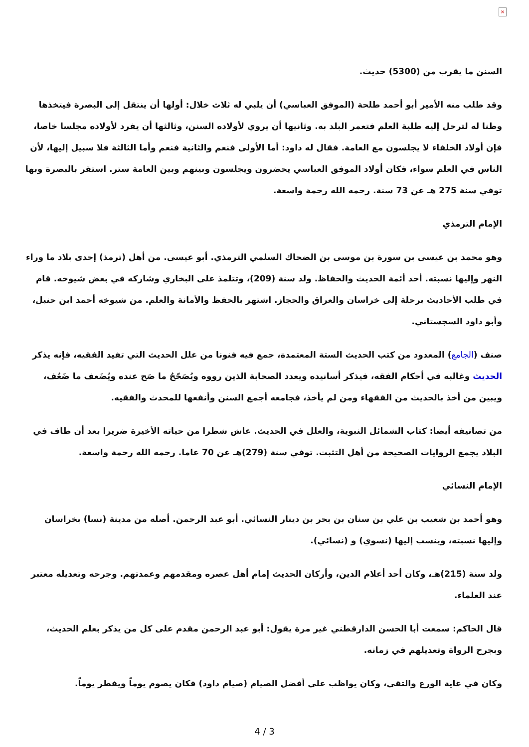×
السنن ما يقرب من (5300) حديث.
وقد طلب منه الأمير أبو أحمد طلحة (الموفق العباسي) أن يلبي له ثلاث خلال: أولها أن ينتقل إلى البصرة فيتخذها وطنا له لترحل إليه طلبة العلم فتعمر البلد به. وثانيها أن يروي لأولاده السنن، وثالثها أن يفرد لأولاده مجلسا خاصا، فإن أولاد الخلفاء لا يجلسون مع العامة. فقال له داود: أما الأولى فنعم والثانية فنعم وأما الثالثة فلا سبيل إليها، لأن الناس في العلم سواء، فكان أولاد الموفق العباسي يحضرون ويجلسون وبينهم وبين العامة ستر. استقر بالبصرة وبها توفي سنة 275 هـ عن 73 سنة. رحمه الله رحمة واسعة.
الإمام الترمذي
وهو محمد بن عيسى بن سورة بن موسى بن الضحاك السلمي الترمذي. أبو عيسى. من أهل (ترمذ) إحدى بلاد ما وراء النهر وإليها نسبته. أحد أئمة الحديث والحفاظ. ولد سنة (209)، وتتلمذ على البخاري وشاركه في بعض شيوخه. قام في طلب الأحاديث برحلة إلى خراسان والعراق والحجاز. اشتهر بالحفظ والأمانة والعلم. من شيوخه أحمد ابن حنبل، وأبو داود السجستاني.
صنف (الجامع) المعدود من كتب الحديث الستة المعتمدة، جمع فيه فنونا من علل الحديث التي تفيد الفقيه، فإنه يذكر الحديث وغالبه في أحكام الفقه، فيذكر أسانيده ويعدد الصحابة الذين رووه ويُصَحّحُ ما صَح عنده ويُضَعف ما ضَعُف، ويبين من أخذ بالحديث من الفقهاء ومن لم يأخذ، فجامعه أجمع السنن وأنفعها للمحدث والفقيه.
من تصانيفه أيضا: كتاب الشمائل النبوية، والعلل في الحديث. عاش شطرا من حياته الأخيرة ضريرا بعد أن طاف في البلاد يجمع الروايات الصحيحة من أهل التثبت. توفي سنة (279)هـ عن 70 عاما. رحمه الله رحمة واسعة.
الإمام النسائي
وهو أحمد بن شعيب بن علي بن سنان بن بحر بن دينار النسائي. أبو عبد الرحمن. أصله من مدينة (نسا) بخراسان وإليها نسبته، وينسب إليها (نسوي) و (نسائي).
ولد سنة (215)هـ، وكان أحد أعلام الدين، وأركان الحديث إمام أهل عصره ومقدمهم وعمدتهم. وجرحه وتعديله معتبر عند العلماء.
قال الحاكم: سمعت أبا الحسن الدارقطني غير مرة يقول: أبو عبد الرحمن مقدم على كل من يذكر بعلم الحديث، وبجرح الرواة وتعديلهم في زمانه.
وكان في غاية الورع والتقى، وكان يواظب على أفضل الصيام (صيام داود) فكان يصوم يوماً ويفطر يوماً.
4 / 3